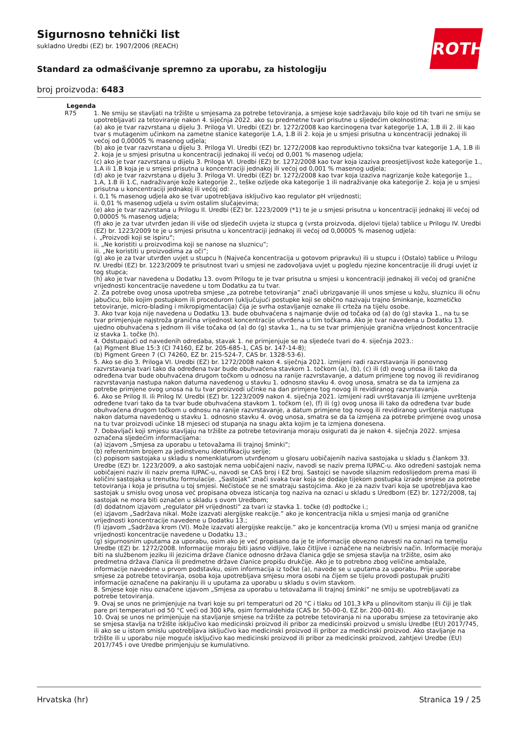Sigurnosno tehnički list
sukladno Uredbi (EZ) br. 1907/2006 (REACH)
Standard za odmašćivanje spremno za uporabu, za histologiju
broj proizvoda: 6483
ROTH
| Legenda | |
| --- | --- |
| R75 | 1. Ne smiju se stavljati na tržište u smjesama za potrebe tetoviranja, a smjese koje sadržavaju bilo koje od tih tvari ne smiju se upotrebljavati za tetoviranje nakon 4. siječnja 2022. ako su predmetne tvari prisutne u sljedećim okolnostima: (a) ako je tvar razvrstana u dijelu 3. Priloga VI. Uredbi (EZ) br. 1272/2008 kao karcinogena tvar kategorije 1.A, 1.B ili 2. ili kao tvar s mutagenim učinkom na zametne stanice kategorije 1.A, 1.B ili 2. koja je u smjesi prisutna u koncentraciji jednakoj ili većoj od 0,00005 % masenog udjela; (b) ako je tvar razvrstana u dijelu 3. Priloga VI. Uredbi (EZ) br. 1272/2008 kao reproduktivno toksična tvar kategorije 1.A, 1.B ili 2. koja je u smjesi prisutna u koncentraciji jednakoj ili većoj od 0,001 % masenog udjela; (c) ako je tvar razvrstana u dijelu 3. Priloga VI. Uredbi (EZ) br. 1272/2008 kao tvar koja izaziva preosjetljivost kože kategorije 1., 1.A ili 1.B koja je u smjesi prisutna u koncentraciji jednakoj ili većoj od 0,001 % masenog udjela; (d) ako je tvar razvrstana u dijelu 3. Priloga VI. Uredbi (EZ) br. 1272/2008 kao tvar koja izaziva nagrizanje kože kategorije 1., 1.A, 1.B ili 1.C, nadraživanje kože kategorije 2., teške ozljede oka kategorije 1 ili nadraživanje oka kategorije 2. koja je u smjesi prisutna u koncentraciji jednakoj ili većoj od: i. 0,1 % masenog udjela ako se tvar upotrebljava isključivo kao regulator pH vrijednosti; ii. 0,01 % masenog udjela u svim ostalim slučajevima; (e) ako je tvar razvrstana u Prilogu II. Uredbi (EZ) br. 1223/2009 (*1) te je u smjesi prisutna u koncentraciji jednakoj ili većoj od 0,00005 % masenog udjela; (f) ako je za tvar utvrđen jedan ili više od sljedećih uvjeta iz stupca g (vrsta proizvoda, dijelovi tijela) tablice u Prilogu IV. Uredbi (EZ) br. 1223/2009 te je u smjesi prisutna u koncentraciji jednakoj ili većoj od 0,00005 % masenog udjela: i. „Proizvodi koji se ispiru”; ii. „Ne koristiti u proizvodima koji se nanose na sluznicu”; iii. „Ne koristiti u proizvodima za oči”; (g) ako je za tvar utvrđen uvjet u stupcu h (Najveća koncentracija u gotovom pripravku) ili u stupcu i (Ostalo) tablice u Prilogu IV. Uredbi (EZ) br. 1223/2009 te prisutnost tvari u smjesi ne zadovoljava uvjet u pogledu njezine koncentracije ili drugi uvjet iz tog stupca; (h) ako je tvar navedena u Dodatku 13. ovom Prilogu te je tvar prisutna u smjesi u koncentraciji jednakoj ili većoj od granične vrijednosti koncentracije navedene u tom Dodatku za tu tvar. 2. Za potrebe ovog unosa upotreba smjese „za potrebe tetoviranja” znači ubrizgavanje ili unos smjese u kožu, sluznicu ili očnu jabučicu, bilo kojim postupkom ili procedurom (uključujući postupke koji se obično nazivaju trajno šminkanje, kozmetičko tetoviranje, micro-blading i mikropigmentacija) čija je svrha ostavljanje oznake ili crteža na tijelu osobe. 3. Ako tvar koja nije navedena u Dodatku 13. bude obuhvaćena s najmanje dvije od točaka od (a) do (g) stavka 1., na tu se tvar primjenjuje najstroža granična vrijednost koncentracije utvrđena u tim točkama. Ako je tvar navedena u Dodatku 13. ujedno obuhvaćena s jednom ili više točaka od (a) do (g) stavka 1., na tu se tvar primjenjuje granična vrijednost koncentracije iz stavka 1. točke (h). 4. Odstupajući od navedenih odredaba, stavak 1. ne primjenjuje se na sljedeće tvari do 4. siječnja 2023.: (a) Pigment Blue 15:3 (CI 74160, EZ br. 205-685-1, CAS br. 147-14-8); (b) Pigment Green 7 (CI 74260, EZ br. 215-524-7, CAS br. 1328-53-6). 5. Ako se dio 3. Priloga VI. Uredbi (EZ) br. 1272/2008 nakon 4. siječnja 2021. izmijeni radi razvrstavanja ili ponovnog razvrstavanja tvari tako da određena tvar bude obuhvaćena stavkom 1. točkom (a), (b), (c) ili (d) ovog unosa ili tako da određena tvar bude obuhvaćena drugom točkom u odnosu na ranije razvrstavanje, a datum primjene tog novog ili revidiranog razvrstavanja nastupa nakon datuma navedenog u stavku 1. odnosno stavku 4. ovog unosa, smatra se da ta izmjena za potrebe primjene ovog unosa na tu tvar proizvodi učinke na dan primjene tog novog ili revidiranog razvrstavanja. 6. Ako se Prilog II. ili Prilog IV. Uredbi (EZ) br. 1223/2009 nakon 4. siječnja 2021. izmijeni radi uvrštavanja ili izmjene uvrštenja određene tvari tako da ta tvar bude obuhvaćena stavkom 1. točkom (e), (f) ili (g) ovog unosa ili tako da određena tvar bude obuhvaćena drugom točkom u odnosu na ranije razvrstavanje, a datum primjene tog novog ili revidiranog uvrštenja nastupa nakon datuma navedenog u stavku 1. odnosno stavku 4. ovog unosa, smatra se da ta izmjena za potrebe primjene ovog unosa na tu tvar proizvodi učinke 18 mjeseci od stupanja na snagu akta kojim je ta izmjena donesena. 7. Dobavljači koji smjesu stavljaju na tržište za potrebe tetoviranja moraju osigurati da je nakon 4. siječnja 2022. smjesa označena sljedećim informacijama: (a) izjavom „Smjesa za uporabu u tetovažama ili trajnoj šminki”; (b) referentnim brojem za jedinstvenu identifikaciju serije; (c) popisom sastojaka u skladu s nomenklaturom utvrđenom u glosaru uobičajenih naziva sastojaka u skladu s člankom 33. Uredbe (EZ) br. 1223/2009, a ako sastojak nema uobičajeni naziv, navodi se naziv prema IUPAC-u. Ako određeni sastojak nema uobičajeni naziv ili naziv prema IUPAC-u, navodi se CAS broj i EZ broj. Sastojci se navode silaznim redoslijedom prema masi ili količini sastojaka u trenutku formulacije. „Sastojak” znači svaka tvar koja se dodaje tijekom postupka izrade smjese za potrebe tetoviranja i koja je prisutna u toj smjesi. Nečistoće se ne smatraju sastojcima. Ako je za naziv tvari koja se upotrebljava kao sastojak u smislu ovog unosa već propisana obveza isticanja tog naziva na oznaci u skladu s Uredbom (EZ) br. 1272/2008, taj sastojak ne mora biti označen u skladu s ovom Uredbom; (d) dodatnom izjavom „regulator pH vrijednosti” za tvari iz stavka 1. točke (d) podtočke i.; (e) izjavom „Sadržava nikal. Može izazvati alergijske reakcije.” ako je koncentracija nikla u smjesi manja od granične vrijednosti koncentracije navedene u Dodatku 13.; (f) izjavom „Sadržava krom (VI). Može izazvati alergijske reakcije.” ako je koncentracija kroma (VI) u smjesi manja od granične vrijednosti koncentracije navedene u Dodatku 13.; (g) sigurnosnim uputama za uporabu, osim ako je već propisano da je te informacije obvezno navesti na oznaci na temelju Uredbe (EZ) br. 1272/2008. Informacije moraju biti jasno vidljive, lako čitljive i označene na neizbrisiv način. Informacije moraju biti na službenom jeziku ili jezicima države članice odnosno država članica gdje se smjesa stavlja na tržište, osim ako predmetna država članica ili predmetne države članice propišu drukčije. Ako je to potrebno zbog veličine ambalaže, informacije navedene u prvom podstavku, osim informacija iz točke (a), navode se u uputama za uporabu. Prije uporabe smjese za potrebe tetoviranja, osoba koja upotrebljava smjesu mora osobi na čijem se tijelu provodi postupak pružiti informacije označene na pakiranju ili u uputama za uporabu u skladu s ovim stavkom. 8. Smjese koje nisu označene izjavom „Smjesa za uporabu u tetovažama ili trajnoj šminki” ne smiju se upotrebljavati za potrebe tetoviranja. 9. Ovaj se unos ne primjenjuje na tvari koje su pri temperaturi od 20 °C i tlaku od 101,3 kPa u plinovitom stanju ili čiji je tlak pare pri temperaturi od 50 °C veći od 300 kPa, osim formaldehida (CAS br. 50-00-0, EZ br. 200-001-8). 10. Ovaj se unos ne primjenjuje na stavljanje smjese na tržište za potrebe tetoviranja ni na uporabu smjese za tetoviranje ako se smjesa stavlja na tržište isključivo kao medicinski proizvod ili pribor za medicinski proizvod u smislu Uredbe (EU) 2017/745, ili ako se u istom smislu upotrebljava isključivo kao medicinski proizvod ili pribor za medicinski proizvod. Ako stavljanje na tržište ili u uporabu nije moguće isključivo kao medicinski proizvod ili pribor za medicinski proizvod, zahtjevi Uredbe (EU) 2017/745 i ove Uredbe primjenjuju se kumulativno. |
Hrvatska (hr) Stranica 19 / 25